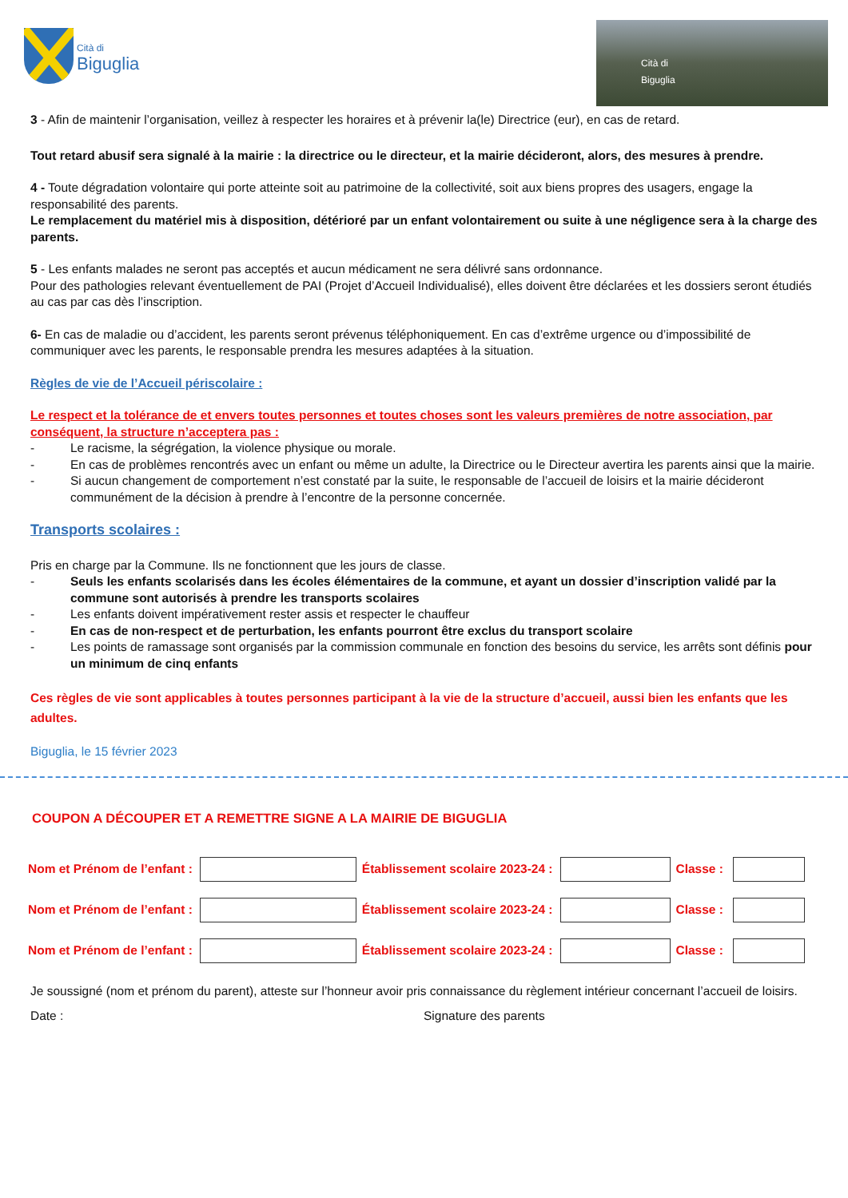Cità di
Biguglia
Cità di
Biguglia
3 - Afin de maintenir l’organisation, veillez à respecter les horaires et à prévenir la(le) Directrice (eur), en cas de retard.
Tout retard abusif sera signalé à la mairie : la directrice ou le directeur, et la mairie décideront, alors, des mesures à prendre.
4 - Toute dégradation volontaire qui porte atteinte soit au patrimoine de la collectivité, soit aux biens propres des usagers, engage la responsabilité des parents.
Le remplacement du matériel mis à disposition, détérioré par un enfant volontairement ou suite à une négligence sera à la charge des parents.
5 - Les enfants malades ne seront pas acceptés et aucun médicament ne sera délivré sans ordonnance.
Pour des pathologies relevant éventuellement de PAI (Projet d’Accueil Individualisé), elles doivent être déclarées et les dossiers seront étudiés au cas par cas dès l’inscription.
6- En cas de maladie ou d’accident, les parents seront prévenus téléphoniquement. En cas d’extrême urgence ou d’impossibilité de communiquer avec les parents, le responsable prendra les mesures adaptées à la situation.
Règles de vie de l’Accueil périscolaire :
Le respect et la tolérance de et envers toutes personnes et toutes choses sont les valeurs premières de notre association, par conséquent, la structure n’acceptera pas :
- Le racisme, la ségrégation, la violence physique ou morale.
- En cas de problèmes rencontrés avec un enfant ou même un adulte, la Directrice ou le Directeur avertira les parents ainsi que la mairie.
- Si aucun changement de comportement n’est constaté par la suite, le responsable de l’accueil de loisirs et la mairie décideront communément de la décision à prendre à l’encontre de la personne concernée.
Transports scolaires :
Pris en charge par la Commune. Ils ne fonctionnent que les jours de classe.
- Seuls les enfants scolarisés dans les écoles élémentaires de la commune, et ayant un dossier d’inscription validé par la commune sont autorisés à prendre les transports scolaires
- Les enfants doivent impérativement rester assis et respecter le chauffeur
- En cas de non-respect et de perturbation, les enfants pourront être exclus du transport scolaire
- Les points de ramassage sont organisés par la commission communale en fonction des besoins du service, les arrêts sont définis pour un minimum de cinq enfants
Ces règles de vie sont applicables à toutes personnes participant à la vie de la structure d’accueil, aussi bien les enfants que les adultes.
Biguglia, le 15 février 2023
COUPON A DÉCOUPER ET A REMETTRE SIGNE A LA MAIRIE DE BIGUGLIA
| Nom et Prénom de l’enfant : | | Établissement scolaire 2023-24 : | | Classe : | |
| Nom et Prénom de l’enfant : | | Établissement scolaire 2023-24 : | | Classe : | |
| Nom et Prénom de l’enfant : | | Établissement scolaire 2023-24 : | | Classe : | |
Je soussigné (nom et prénom du parent), atteste sur l’honneur avoir pris connaissance du règlement intérieur concernant l’accueil de loisirs.
Date : Signature des parents